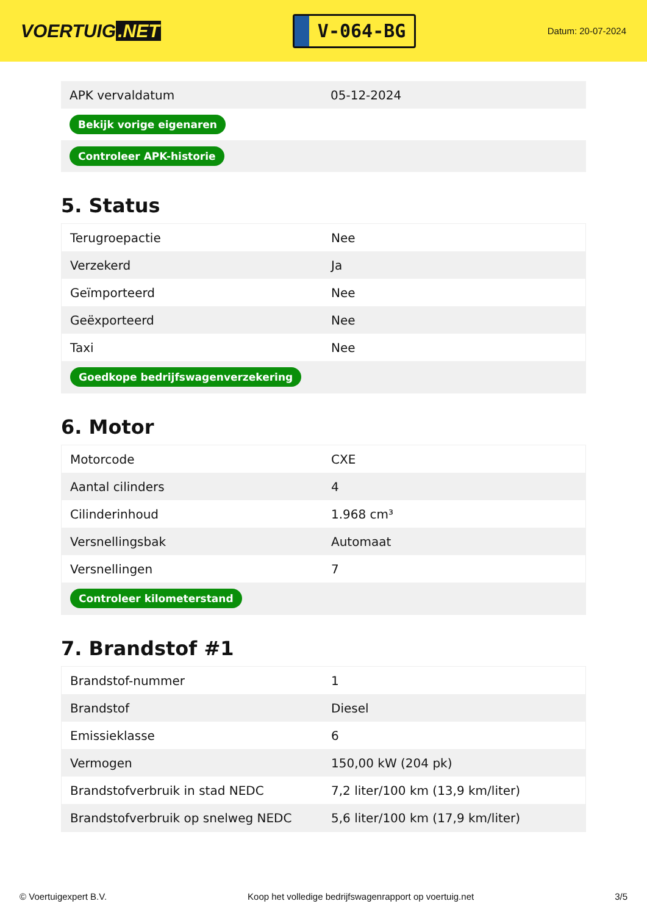VOERTUIG.NET
V-064-BG
Datum: 20-07-2024
| APK vervaldatum | 05-12-2024 |
| Bekijk vorige eigenaren | |
| Controleer APK-historie | |
5. Status
| Terugroepactie | Nee |
| Verzekerd | Ja |
| Geïmporteerd | Nee |
| Geëxporteerd | Nee |
| Taxi | Nee |
| Goedkope bedrijfswagenverzekering | |
6. Motor
| Motorcode | CXE |
| Aantal cilinders | 4 |
| Cilinderinhoud | 1.968 cm³ |
| Versnellingsbak | Automaat |
| Versnellingen | 7 |
| Controleer kilometerstand | |
7. Brandstof #1
| Brandstof-nummer | 1 |
| Brandstof | Diesel |
| Emissieklasse | 6 |
| Vermogen | 150,00 kW (204 pk) |
| Brandstofverbruik in stad NEDC | 7,2 liter/100 km (13,9 km/liter) |
| Brandstofverbruik op snelweg NEDC | 5,6 liter/100 km (17,9 km/liter) |
© Voertuigexpert B.V. Koop het volledige bedrijfswagenrapport op voertuig.net 3/5